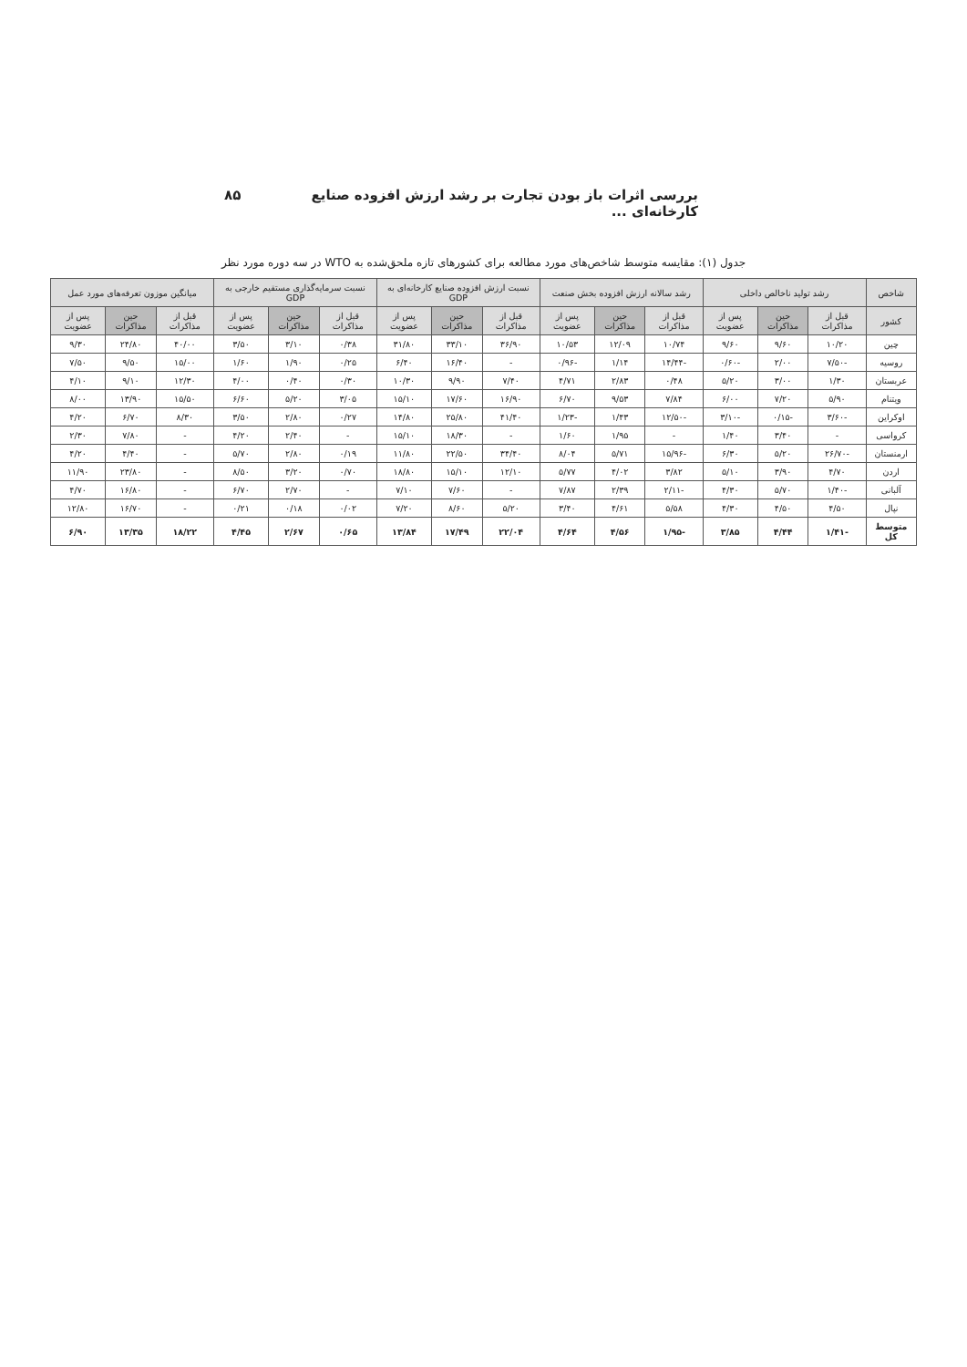بررسی اثرات باز بودن تجارت بر رشد ارزش افزوده صنایع کارخانه‌ای ... ۸۵
جدول (۱): مقایسه متوسط شاخص‌های مورد مطالعه برای کشورهای تازه ملحق‌شده به WTO در سه دوره مورد نظر
| شاخص | رشد تولید ناخالص داخلی | | | رشد سالانه ارزش افزوده بخش صنعت | | | نسبت ارزش افزوده صنایع کارخانه‌ای به GDP | | | نسبت سرمایه‌گذاری مستقیم خارجی به GDP | | | میانگین موزون تعرفه‌های مورد عمل | | |
| --- | --- | --- | --- | --- | --- | --- | --- | --- | --- | --- | --- | --- | --- | --- | --- |
| کشور | قبل از مذاکرات | حین مذاکرات | پس از عضویت | قبل از مذاکرات | حین مذاکرات | پس از عضویت | قبل از مذاکرات | حین مذاکرات | پس از عضویت | قبل از مذاکرات | حین مذاکرات | پس از عضویت | قبل از مذاکرات | حین مذاکرات | پس از عضویت |
| چین | ۱۰/۲۰ | ۹/۶۰ | ۹/۶۰ | ۱۰/۷۴ | ۱۲/۰۹ | ۱۰/۵۳ | ۳۶/۹۰ | ۳۳/۱۰ | ۳۱/۸۰ | ۰/۳۸ | ۳/۱۰ | ۳/۵۰ | ۴۰/۰۰ | ۲۴/۸۰ | ۹/۳۰ |
| روسیه | -۷/۵۰ | ۲/۰۰ | -۰/۶۰ | -۱۴/۴۴ | ۱/۱۴ | -۰/۹۶ | - | ۱۶/۴۰ | ۶/۴۰ | ۰/۲۵ | ۱/۹۰ | ۱/۶۰ | ۱۵/۰۰ | ۹/۵۰ | ۷/۵۰ |
| عربستان | ۱/۳۰ | ۳/۰۰ | ۵/۲۰ | ۰/۴۸ | ۲/۸۳ | ۴/۷۱ | ۷/۴۰ | ۹/۹۰ | ۱۰/۳۰ | ۰/۳۰ | ۰/۴۰ | ۴/۰۰ | ۱۲/۳۰ | ۹/۱۰ | ۴/۱۰ |
| ویتنام | ۵/۹۰ | ۷/۲۰ | ۶/۰۰ | ۷/۸۴ | ۹/۵۳ | ۶/۷۰ | ۱۶/۹۰ | ۱۷/۶۰ | ۱۵/۱۰ | ۳/۰۵ | ۵/۲۰ | ۶/۶۰ | ۱۵/۵۰ | ۱۳/۹۰ | ۸/۰۰ |
| اوکراین | -۳/۶۰ | -۰/۱۵ | -۳/۱۰ | -۱۲/۵۰ | ۱/۴۳ | -۱/۲۳ | ۴۱/۴۰ | ۲۵/۸۰ | ۱۴/۸۰ | ۰/۲۷ | ۲/۸۰ | ۳/۵۰ | ۸/۳۰ | ۶/۷۰ | ۴/۲۰ |
| کرواسی | - | ۳/۴۰ | ۱/۴۰ | - | ۱/۹۵ | ۱/۶۰ | - | ۱۸/۳۰ | ۱۵/۱۰ | - | ۲/۴۰ | ۴/۲۰ | - | ۷/۸۰ | ۲/۳۰ |
| ارمنستان | -۲۶/۷۰ | ۵/۲۰ | ۶/۳۰ | -۱۵/۹۶ | ۵/۷۱ | ۸/۰۴ | ۳۴/۴۰ | ۲۲/۵۰ | ۱۱/۸۰ | ۰/۱۹ | ۲/۸۰ | ۵/۷۰ | - | ۴/۴۰ | ۴/۲۰ |
| اردن | ۴/۷۰ | ۳/۹۰ | ۵/۱۰ | ۳/۸۲ | ۴/۰۲ | ۵/۷۷ | ۱۲/۱۰ | ۱۵/۱۰ | ۱۸/۸۰ | ۰/۷۰ | ۳/۲۰ | ۸/۵۰ | - | ۲۳/۸۰ | ۱۱/۹۰ |
| آلبانی | -۱/۴۰ | ۵/۷۰ | ۴/۳۰ | -۲/۱۱ | ۲/۳۹ | ۷/۸۷ | - | ۷/۶۰ | ۷/۱۰ | - | ۲/۷۰ | ۶/۷۰ | - | ۱۶/۸۰ | ۴/۷۰ |
| نپال | ۴/۵۰ | ۴/۵۰ | ۴/۳۰ | ۵/۵۸ | ۴/۶۱ | ۳/۴۰ | ۵/۲۰ | ۸/۶۰ | ۷/۲۰ | ۰/۰۲ | ۰/۱۸ | ۰/۲۱ | - | ۱۶/۷۰ | ۱۲/۸۰ |
| متوسط کل | -۱/۴۱ | ۴/۴۴ | ۳/۸۵ | -۱/۹۵ | ۴/۵۶ | ۴/۶۴ | ۲۲/۰۴ | ۱۷/۴۹ | ۱۳/۸۴ | ۰/۶۵ | ۲/۶۷ | ۴/۴۵ | ۱۸/۲۲ | ۱۳/۳۵ | ۶/۹۰ |